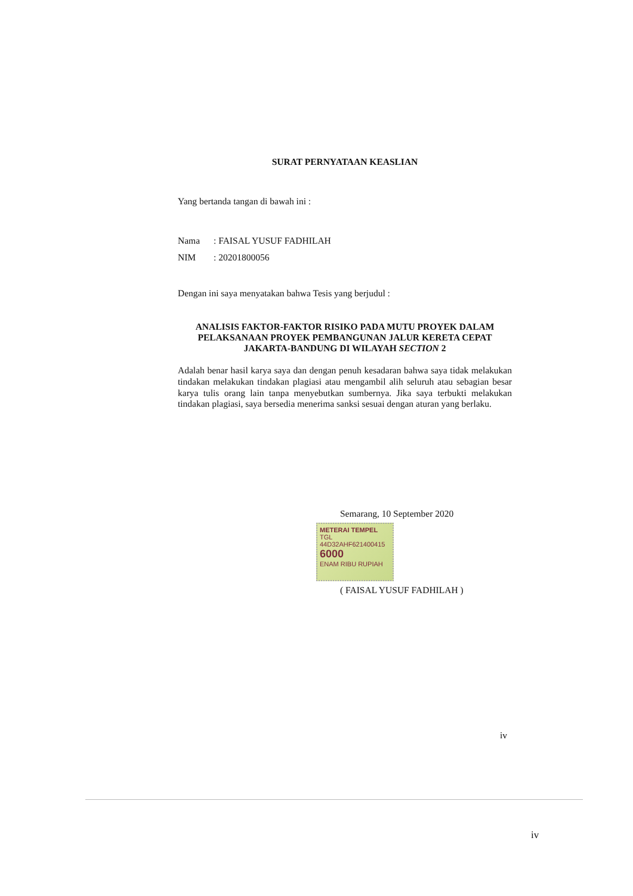SURAT PERNYATAAN KEASLIAN
Yang bertanda tangan di bawah ini :
Nama: FAISAL YUSUF FADHILAH
NIM: 20201800056
Dengan ini saya menyatakan bahwa Tesis yang berjudul :
ANALISIS FAKTOR-FAKTOR RISIKO PADA MUTU PROYEK DALAM PELAKSANAAN PROYEK PEMBANGUNAN JALUR KERETA CEPAT JAKARTA-BANDUNG DI WILAYAH SECTION 2
Adalah benar hasil karya saya dan dengan penuh kesadaran bahwa saya tidak melakukan tindakan melakukan tindakan plagiasi atau mengambil alih seluruh atau sebagian besar karya tulis orang lain tanpa menyebutkan sumbernya. Jika saya terbukti melakukan tindakan plagiasi, saya bersedia menerima sanksi sesuai dengan aturan yang berlaku.
Semarang, 10 September 2020
METERAI TEMPEL
TGL
44D32AHF621400415
6000
ENAM RIBU RUPIAH
( FAISAL YUSUF FADHILAH )
iv
iv